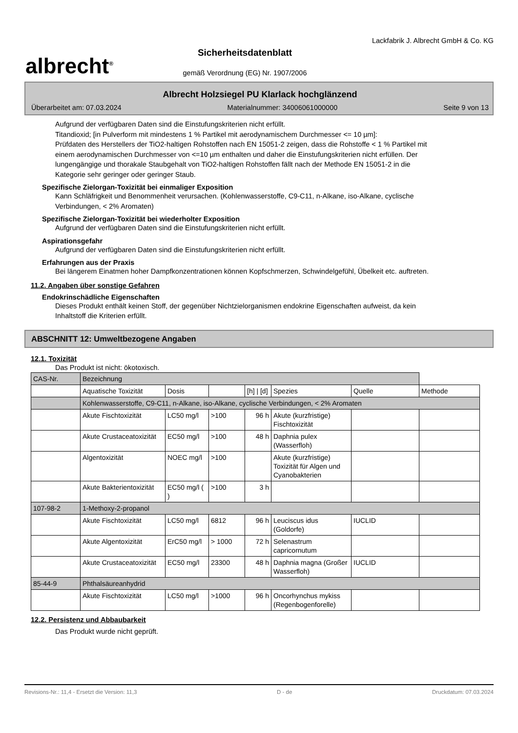albrecht<sup>®</sup>
Sicherheitsdatenblatt
gemäß Verordnung (EG) Nr. 1907/2006
Lackfabrik J. Albrecht GmbH & Co. KG
Albrecht Holzsiegel PU Klarlack hochglänzend
Überarbeitet am: 07.03.2024 Materialnummer: 34006061000000 Seite 9 von 13
Aufgrund der verfügbaren Daten sind die Einstufungskriterien nicht erfüllt.
Titandioxid; [in Pulverform mit mindestens 1 % Partikel mit aerodynamischem Durchmesser <= 10 µm]:
Prüfdaten des Herstellers der TiO2-haltigen Rohstoffen nach EN 15051-2 zeigen, dass die Rohstoffe < 1 % Partikel mit einem aerodynamischen Durchmesser von <=10 µm enthalten und daher die Einstufungskriterien nicht erfüllen. Der lungengängige und thorakale Staubgehalt von TiO2-haltigen Rohstoffen fällt nach der Methode EN 15051-2 in die Kategorie sehr geringer oder geringer Staub.
Spezifische Zielorgan-Toxizität bei einmaliger Exposition
Kann Schläfrigkeit und Benommenheit verursachen. (Kohlenwasserstoffe, C9-C11, n-Alkane, iso-Alkane, cyclische Verbindungen, < 2% Aromaten)
Spezifische Zielorgan-Toxizität bei wiederholter Exposition
Aufgrund der verfügbaren Daten sind die Einstufungskriterien nicht erfüllt.
Aspirationsgefahr
Aufgrund der verfügbaren Daten sind die Einstufungskriterien nicht erfüllt.
Erfahrungen aus der Praxis
Bei längerem Einatmen hoher Dampfkonzentrationen können Kopfschmerzen, Schwindelgefühl, Übelkeit etc. auftreten.
11.2. Angaben über sonstige Gefahren
Endokrinschädliche Eigenschaften
Dieses Produkt enthält keinen Stoff, der gegenüber Nichtzielorganismen endokrine Eigenschaften aufweist, da kein Inhaltstoff die Kriterien erfüllt.
ABSCHNITT 12: Umweltbezogene Angaben
12.1. Toxizität
Das Produkt ist nicht: ökotoxisch.
| CAS-Nr. | Bezeichnung | | | | | | |
| | Aquatische Toxizität | Dosis | | [h] / [d] | Spezies | Quelle | Methode |
| | Kohlenwasserstoffe, C9-C11, n-Alkane, iso-Alkane, cyclische Verbindungen, < 2% Aromaten | | | | | | |
| | Akute Fischtoxizität | LC50 mg/l | >100 | 96 h | Akute (kurzfristige) Fischtoxizität | | |
| | Akute Crustaceatoxizität | EC50 mg/l | >100 | 48 h | Daphnia pulex (Wasserfloh) | | |
| | Algentoxizität | NOEC mg/l | >100 | | Akute (kurzfristige) Toxizität für Algen und Cyanobakterien | | |
| | Akute Bakterientoxizität | EC50 mg/l ( ) | >100 | 3 h | | | |
| 107-98-2 | 1-Methoxy-2-propanol | | | | | | |
| | Akute Fischtoxizität | LC50 mg/l | 6812 | 96 h | Leuciscus idus (Goldorfe) | IUCLID | |
| | Akute Algentoxizität | ErC50 mg/l | > 1000 | 72 h | Selenastrum capricornutum | | |
| | Akute Crustaceatoxizität | EC50 mg/l | 23300 | 48 h | Daphnia magna (Großer Wasserfloh) | IUCLID | |
| 85-44-9 | Phthalsäureanhydrid | | | | | | |
| | Akute Fischtoxizität | LC50 mg/l | >1000 | 96 h | Oncorhynchus mykiss (Regenbogenforelle) | | |
12.2. Persistenz und Abbaubarkeit
Das Produkt wurde nicht geprüft.
Revisions-Nr.: 11,4 - Ersetzt die Version: 11,3 D - de Druckdatum: 07.03.2024